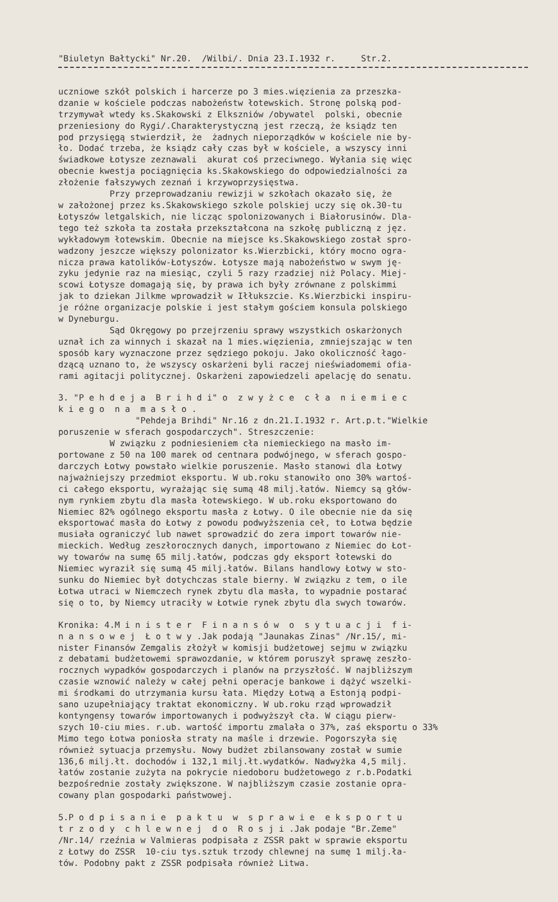"Biuletyn Bałtycki" Nr.20. /Wilbi/. Dnia 23.I.1932 r. Str.2.
uczniowe szkół polskich i harcerze po 3 mies.więzienia za przeszka- dzanie w kościele podczas nabożeństw łotewskich. Stronę polską pod- trzymywał wtedy ks.Skakowski z Elkszniów /obywatel polski, obecnie przeniesiony do Rygi/.Charakterystyczną jest rzeczą, że ksiądz ten pod przysięgą stwierdził, że żadnych nieporządków w kościele nie by- ło. Dodać trzeba, że ksiądz cały czas był w kościele, a wszyscy inni świadkowe Łotysze zeznawali akurat coś przeciwnego. Wyłania się więc obecnie kwestja pociągnięcia ks.Skakowskiego do odpowiedzialności za złożenie fałszywych zeznań i krzywoprzysięstwa. Przy przeprowadzaniu rewizji w szkołach okazało się, że w założonej przez ks.Skakowskiego szkole polskiej uczy się ok.30-tu Łotyszów letgalskich, nie licząc spolonizowanych i Białorusinów. Dla- tego też szkoła ta została przekształcona na szkołę publiczną z jęz. wykładowym łotewskim. Obecnie na miejsce ks.Skakowskiego został spro- wadzony jeszcze większy polonizator ks.Wierzbicki, który mocno ogra- nicza prawa katolików-Łotyszów. Łotysze mają nabożeństwo w swym ję- zyku jedynie raz na miesiąc, czyli 5 razy rzadziej niż Polacy. Miej- scowi Łotysze domagają się, by prawa ich były zrównane z polskimmi jak to dziekan Jilkme wprowadził w Iłłukszcie. Ks.Wierzbicki inspiru- je różne organizacje polskie i jest stałym gościem konsula polskiego w Dyneburgu. Sąd Okręgowy po przejrzeniu sprawy wszystkich oskarżonych uznał ich za winnych i skazał na 1 mies.więzienia, zmniejszając w ten sposób kary wyznaczone przez sędziego pokoju. Jako okoliczność łago- dzącą uznano to, że wszyscy oskarżeni byli raczej nieświadomemi ofia- rami agitacji politycznej. Oskarżeni zapowiedzeli apelację do senatu.
3. "P e h d e j a B r i h d i" o z w y ż c e c ł a n i e m i e c k i e g o n a m a s ł o . "Pehdeja Brihdi" Nr.16 z dn.21.I.1932 r. Art.p.t."Wielkie poruszenie w sferach gospodarczych". Streszczenie: W związku z podniesieniem cła niemieckiego na masło im- portowane z 50 na 100 marek od centnara podwójnego, w sferach gospo- darczych Łotwy powstało wielkie poruszenie. Masło stanowi dla Łotwy najważniejszy przedmiot eksportu. W ub.roku stanowiło ono 30% wartoś- ci całego eksportu, wyrażając się sumą 48 milj.łatów. Niemcy są głów- nym rynkiem zbytu dla masła łotewskiego. W ub.roku eksportowano do Niemiec 82% ogólnego eksportu masła z Łotwy. O ile obecnie nie da się eksportować masła do Łotwy z powodu podwyższenia ceł, to Łotwa będzie musiała ograniczyć lub nawet sprowadzić do zera import towarów nie- mieckich. Według zeszłorocznych danych, importowano z Niemiec do Łot- wy towarów na sumę 65 milj.łatów, podczas gdy eksport łotewski do Niemiec wyraził się sumą 45 milj.łatów. Bilans handlowy Łotwy w sto- sunku do Niemiec był dotychczas stale bierny. W związku z tem, o ile Łotwa utraci w Niemczech rynek zbytu dla masła, to wypadnie postarać się o to, by Niemcy utraciły w Łotwie rynek zbytu dla swych towarów.
Kronika: 4.M i n i s t e r F i n a n s ó w o s y t u a c j i f i- n a n s o w e j Ł o t w y .Jak podają "Jaunakas Zinas" /Nr.15/, mi- nister Finansów Zemgalis złożył w komisji budżetowej sejmu w związku z debatami budżetowemi sprawozdanie, w którem poruszył sprawę zeszło- rocznych wypadków gospodarczych i planów na przyszłość. W najbliższym czasie wznowić należy w całej pełni operacje bankowe i dążyć wszelki- mi środkami do utrzymania kursu łata. Między Łotwą a Estonją podpi- sano uzupełniający traktat ekonomiczny. W ub.roku rząd wprowadził kontyngensy towarów importowanych i podwyższył cła. W ciągu pierw- szych 10-ciu mies. r.ub. wartość importu zmalała o 37%, zaś eksportu o 33% Mimo tego Łotwa poniosła straty na maśle i drzewie. Pogorszyła się również sytuacja przemysłu. Nowy budżet zbilansowany został w sumie 136,6 milj.łt. dochodów i 132,1 milj.łt.wydatków. Nadwyżka 4,5 milj. łatów zostanie zużyta na pokrycie niedoboru budżetowego z r.b.Podatki bezpośrednie zostały zwiększone. W najbliższym czasie zostanie opra- cowany plan gospodarki państwowej.
5.P o d p i s a n i e p a k t u w s p r a w i e e k s p o r t u t r z o d y c h l e w n e j d o R o s j i .Jak podaje "Br.Zeme" /Nr.14/ rzeźnia w Valmieras podpisała z ZSSR pakt w sprawie eksportu z Łotwy do ZSSR 10-ciu tys.sztuk trzody chlewnej na sumę 1 milj.ła- tów. Podobny pakt z ZSSR podpisała również Litwa.